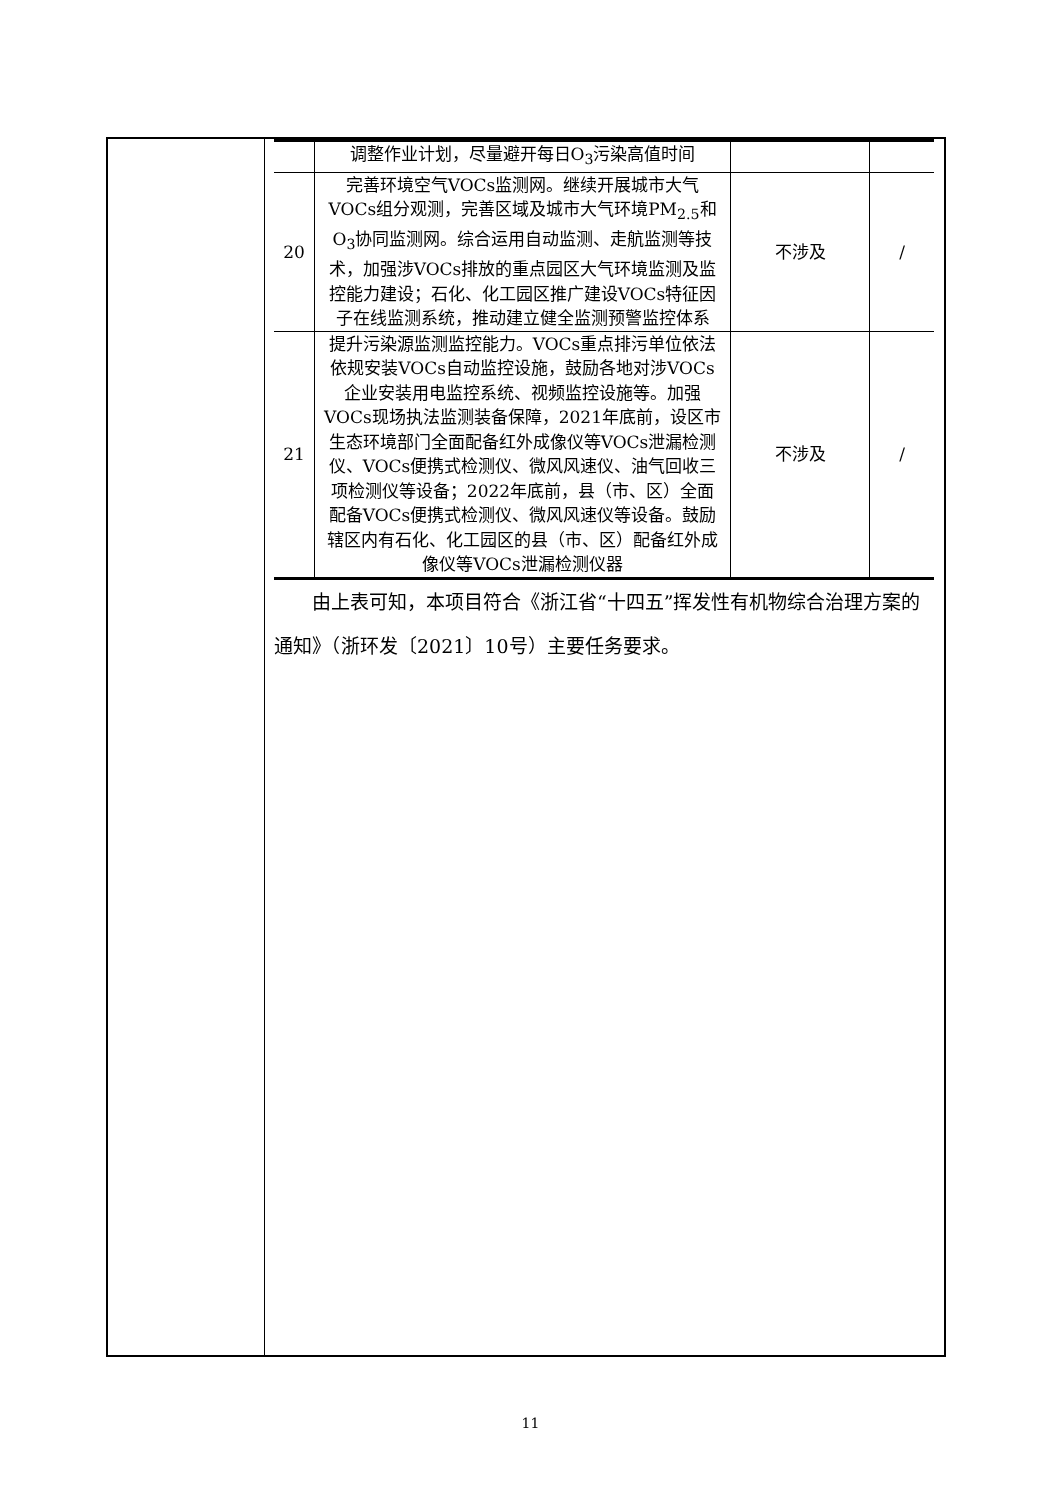| | 调整作业计划，尽量避开每日O<sub>3</sub>污染高值时间 | | |
| 20 | 完善环境空气VOCs监测网。继续开展城市大气VOCs组分观测，完善区域及城市大气环境PM<sub>2.5</sub>和O<sub>3</sub>协同监测网。综合运用自动监测、走航监测等技术，加强涉VOCs排放的重点园区大气环境监测及监控能力建设；石化、化工园区推广建设VOCs特征因子在线监测系统，推动建立健全监测预警监控体系 | 不涉及 | / |
| 21 | 提升污染源监测监控能力。VOCs重点排污单位依法依规安装VOCs自动监控设施，鼓励各地对涉VOCs企业安装用电监控系统、视频监控设施等。加强VOCs现场执法监测装备保障，2021年底前，设区市生态环境部门全面配备红外成像仪等VOCs泄漏检测仪、VOCs便携式检测仪、微风风速仪、油气回收三项检测仪等设备；2022年底前，县（市、区）全面配备VOCs便携式检测仪、微风风速仪等设备。鼓励辖区内有石化、化工园区的县（市、区）配备红外成像仪等VOCs泄漏检测仪器 | 不涉及 | / |
由上表可知，本项目符合《浙江省“十四五”挥发性有机物综合治理方案的通知》（浙环发〔2021〕10号）主要任务要求。
11